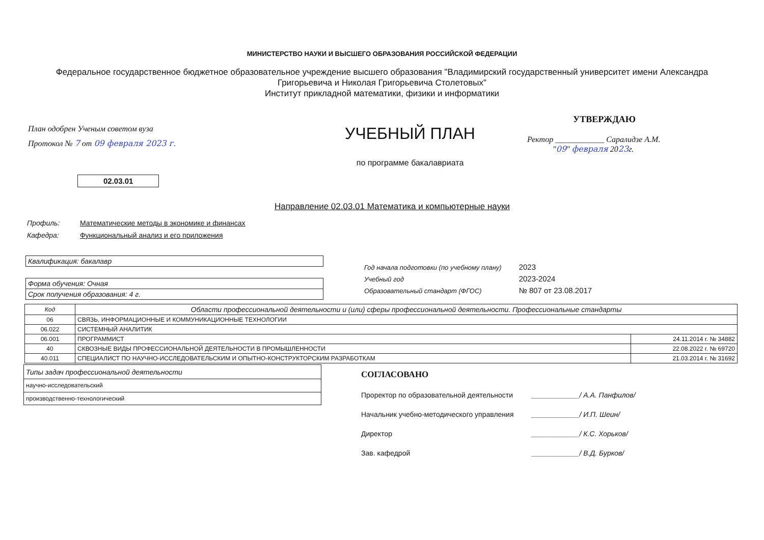МИНИСТЕРСТВО НАУКИ И ВЫСШЕГО ОБРАЗОВАНИЯ РОССИЙСКОЙ ФЕДЕРАЦИИ
Федеральное государственное бюджетное образовательное учреждение высшего образования "Владимирский государственный университет имени Александра Григорьевича и Николая Григорьевича Столетовых"
Институт прикладной математики, физики и информатики
План одобрен Ученым советом вуза
Протокол № 7 от 09 февраля 2023 г.
УЧЕБНЫЙ ПЛАН
по программе бакалавриата
УТВЕРЖДАЮ
Ректор ____________ Саралидзе А.М.
"09" февраля 2023г.
02.03.01
Направление 02.03.01 Математика и компьютерные науки
Профиль: Математические методы в экономике и финансах
Кафедра: Функциональный анализ и его приложения
| Квалификация: бакалавр |
| Форма обучения: Очная |
| Срок получения образования: 4 г. |
Год начала подготовки (по учебному плану) 2023
Учебный год 2023-2024
Образовательный стандарт (ФГОС) № 807 от 23.08.2017
| Код | Области профессиональной деятельности и (или) сферы профессиональной деятельности. Профессиональные стандарты | |
| --- | --- | --- |
| 06 | СВЯЗЬ, ИНФОРМАЦИОННЫЕ И КОММУНИКАЦИОННЫЕ ТЕХНОЛОГИИ | |
| 06.022 | СИСТЕМНЫЙ АНАЛИТИК | |
| 06.001 | ПРОГРАММИСТ | 24.11.2014 г. № 34882 |
| 40 | СКВОЗНЫЕ ВИДЫ ПРОФЕССИОНАЛЬНОЙ ДЕЯТЕЛЬНОСТИ В ПРОМЫШЛЕННОСТИ | 22.08.2022 г. № 69720 |
| 40.011 | СПЕЦИАЛИСТ ПО НАУЧНО-ИССЛЕДОВАТЕЛЬСКИМ И ОПЫТНО-КОНСТРУКТОРСКИМ РАЗРАБОТКАМ | 21.03.2014 г. № 31692 |
| Типы задач профессиональной деятельности |
| научно-исследовательский |
| производственно-технологический |
СОГЛАСОВАНО
Проректор по образовательной деятельности ____________/ А.А. Панфилов/
Начальник учебно-методического управления ____________/ И.П. Шеин/
Директор ____________/ К.С. Хорьков/
Зав. кафедрой ____________/ В.Д. Бурков/